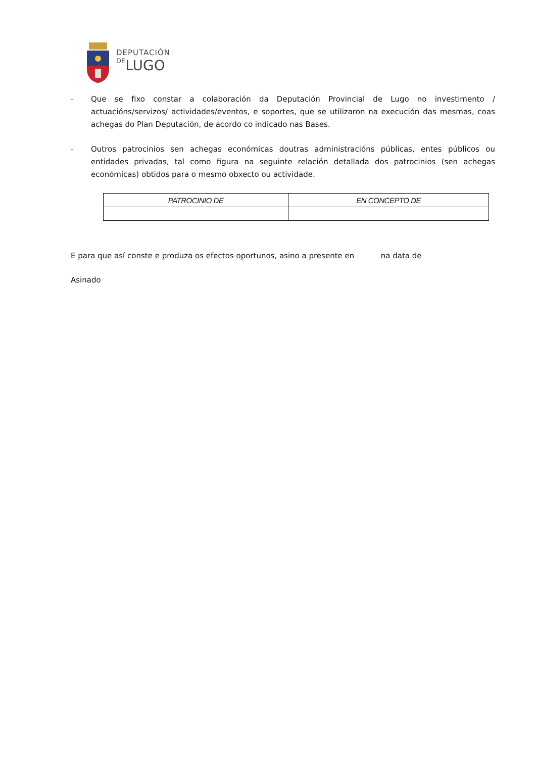DEPUTACIÓN
DELUGO
- Que se fixo constar a colaboración da Deputación Provincial de Lugo no investimento / actuacións/servizos/ actividades/eventos, e soportes, que se utilizaron na execución das mesmas, coas achegas do Plan Deputación, de acordo co indicado nas Bases.
- Outros patrocinios sen achegas económicas doutras administracións públicas, entes públicos ou entidades privadas, tal como figura na seguinte relación detallada dos patrocinios (sen achegas económicas) obtidos para o mesmo obxecto ou actividade.
| PATROCINIO DE | EN CONCEPTO DE |
| --- | --- |
E para que así conste e produza os efectos oportunos, asino a presente en na data de
Asinado